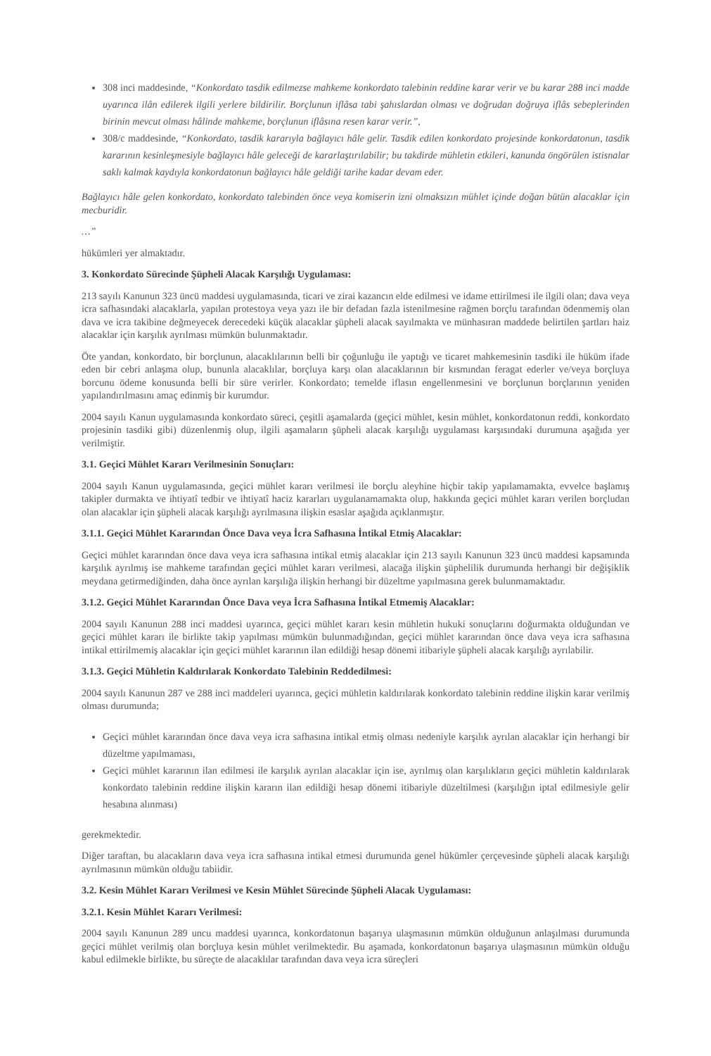308 inci maddesinde, “Konkordato tasdik edilmezse mahkeme konkordato talebinin reddine karar verir ve bu karar 288 inci madde uyarınca ilân edilerek ilgili yerlere bildirilir. Borçlunun iflâsa tabi şahıslardan olması ve doğrudan doğruya iflâs sebeplerinden birinin mevcut olması hâlinde mahkeme, borçlunun iflâsına resen karar verir.”,
308/c maddesinde, “Konkordato, tasdik kararıyla bağlayıcı hâle gelir. Tasdik edilen konkordato projesinde konkordatonun, tasdik kararının kesinleşmesiyle bağlayıcı hâle geleceği de kararlaştırılabilir; bu takdirde mühletin etkileri, kanunda öngörülen istisnalar saklı kalmak kaydıyla konkordatonun bağlayıcı hâle geldiği tarihe kadar devam eder.
Bağlayıcı hâle gelen konkordato, konkordato talebinden önce veya komiserin izni olmaksızın mühlet içinde doğan bütün alacaklar için mecburidir.
…”
hükümleri yer almaktadır.
3. Konkordato Sürecinde Şüpheli Alacak Karşılığı Uygulaması:
213 sayılı Kanunun 323 üncü maddesi uygulamasında, ticari ve zirai kazancın elde edilmesi ve idame ettirilmesi ile ilgili olan; dava veya icra safhasındaki alacaklarla, yapılan protestoya veya yazı ile bir defadan fazla istenilmesine rağmen borçlu tarafından ödenmemiş olan dava ve icra takibine değmeyecek derecedeki küçük alacaklar şüpheli alacak sayılmakta ve münhasıran maddede belirtilen şartları haiz alacaklar için karşılık ayrılması mümkün bulunmaktadır.
Öte yandan, konkordato, bir borçlunun, alacaklılarının belli bir çoğunluğu ile yaptığı ve ticaret mahkemesinin tasdiki ile hüküm ifade eden bir cebri anlaşma olup, bununla alacaklılar, borçluya karşı olan alacaklarının bir kısmından feragat ederler ve/veya borçluya borcunu ödeme konusunda belli bir süre verirler. Konkordato; temelde iflasın engellenmesini ve borçlunun borçlarının yeniden yapılandırılmasını amaç edinmiş bir kurumdur.
2004 sayılı Kanun uygulamasında konkordato süreci, çeşitli aşamalarda (geçici mühlet, kesin mühlet, konkordatonun reddi, konkordato projesinin tasdiki gibi) düzenlenmiş olup, ilgili aşamaların şüpheli alacak karşılığı uygulaması karşısındaki durumuna aşağıda yer verilmiştir.
3.1. Geçici Mühlet Kararı Verilmesinin Sonuçları:
2004 sayılı Kanun uygulamasında, geçici mühlet kararı verilmesi ile borçlu aleyhine hiçbir takip yapılamamakta, evvelce başlamış takipler durmakta ve ihtiyatî tedbir ve ihtiyatî haciz kararları uygulanamamakta olup, hakkında geçici mühlet kararı verilen borçludan olan alacaklar için şüpheli alacak karşılığı ayrılmasına ilişkin esaslar aşağıda açıklanmıştır.
3.1.1. Geçici Mühlet Kararından Önce Dava veya İcra Safhasına İntikal Etmiş Alacaklar:
Geçici mühlet kararından önce dava veya icra safhasına intikal etmiş alacaklar için 213 sayılı Kanunun 323 üncü maddesi kapsamında karşılık ayrılmış ise mahkeme tarafından geçici mühlet kararı verilmesi, alacağa ilişkin şüphelilik durumunda herhangi bir değişiklik meydana getirmediğinden, daha önce ayrılan karşılığa ilişkin herhangi bir düzeltme yapılmasına gerek bulunmamaktadır.
3.1.2. Geçici Mühlet Kararından Önce Dava veya İcra Safhasına İntikal Etmemiş Alacaklar:
2004 sayılı Kanunun 288 inci maddesi uyarınca, geçici mühlet kararı kesin mühletin hukuki sonuçlarını doğurmakta olduğundan ve geçici mühlet kararı ile birlikte takip yapılması mümkün bulunmadığından, geçici mühlet kararından önce dava veya icra safhasına intikal ettirilmemiş alacaklar için geçici mühlet kararının ilan edildiği hesap dönemi itibariyle şüpheli alacak karşılığı ayrılabilir.
3.1.3. Geçici Mühletin Kaldırılarak Konkordato Talebinin Reddedilmesi:
2004 sayılı Kanunun 287 ve 288 inci maddeleri uyarınca, geçici mühletin kaldırılarak konkordato talebinin reddine ilişkin karar verilmiş olması durumunda;
Geçici mühlet kararından önce dava veya icra safhasına intikal etmiş olması nedeniyle karşılık ayrılan alacaklar için herhangi bir düzeltme yapılmaması,
Geçici mühlet kararının ilan edilmesi ile karşılık ayrılan alacaklar için ise, ayrılmış olan karşılıkların geçici mühletin kaldırılarak konkordato talebinin reddine ilişkin kararın ilan edildiği hesap dönemi itibariyle düzeltilmesi (karşılığın iptal edilmesiyle gelir hesabına alınması)
gerekmektedir.
Diğer taraftan, bu alacakların dava veya icra safhasına intikal etmesi durumunda genel hükümler çerçevesinde şüpheli alacak karşılığı ayrılmasının mümkün olduğu tabiidir.
3.2. Kesin Mühlet Kararı Verilmesi ve Kesin Mühlet Sürecinde Şüpheli Alacak Uygulaması:
3.2.1. Kesin Mühlet Kararı Verilmesi:
2004 sayılı Kanunun 289 uncu maddesi uyarınca, konkordatonun başarıya ulaşmasının mümkün olduğunun anlaşılması durumunda geçici mühlet verilmiş olan borçluya kesin mühlet verilmektedir. Bu aşamada, konkordatonun başarıya ulaşmasının mümkün olduğu kabul edilmekle birlikte, bu süreçte de alacaklılar tarafından dava veya icra süreçleri